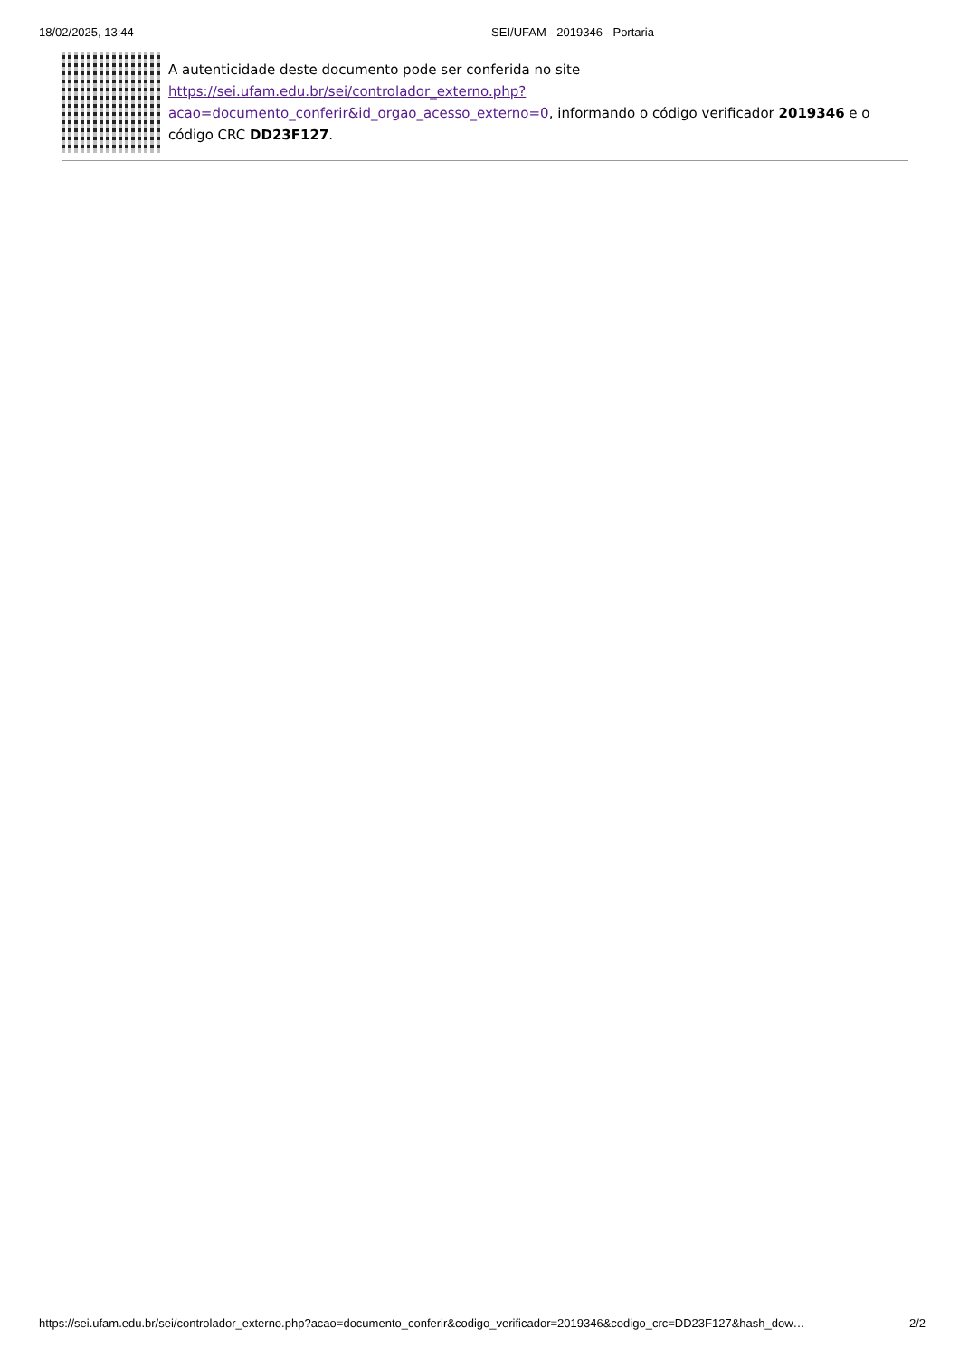18/02/2025, 13:44 SEI/UFAM - 2019346 - Portaria
A autenticidade deste documento pode ser conferida no site https://sei.ufam.edu.br/sei/controlador_externo.php?
acao=documento_conferir&id_orgao_acesso_externo=0, informando o código verificador 2019346 e o código CRC DD23F127.
https://sei.ufam.edu.br/sei/controlador_externo.php?acao=documento_conferir&codigo_verificador=2019346&codigo_crc=DD23F127&hash_dow… 2/2